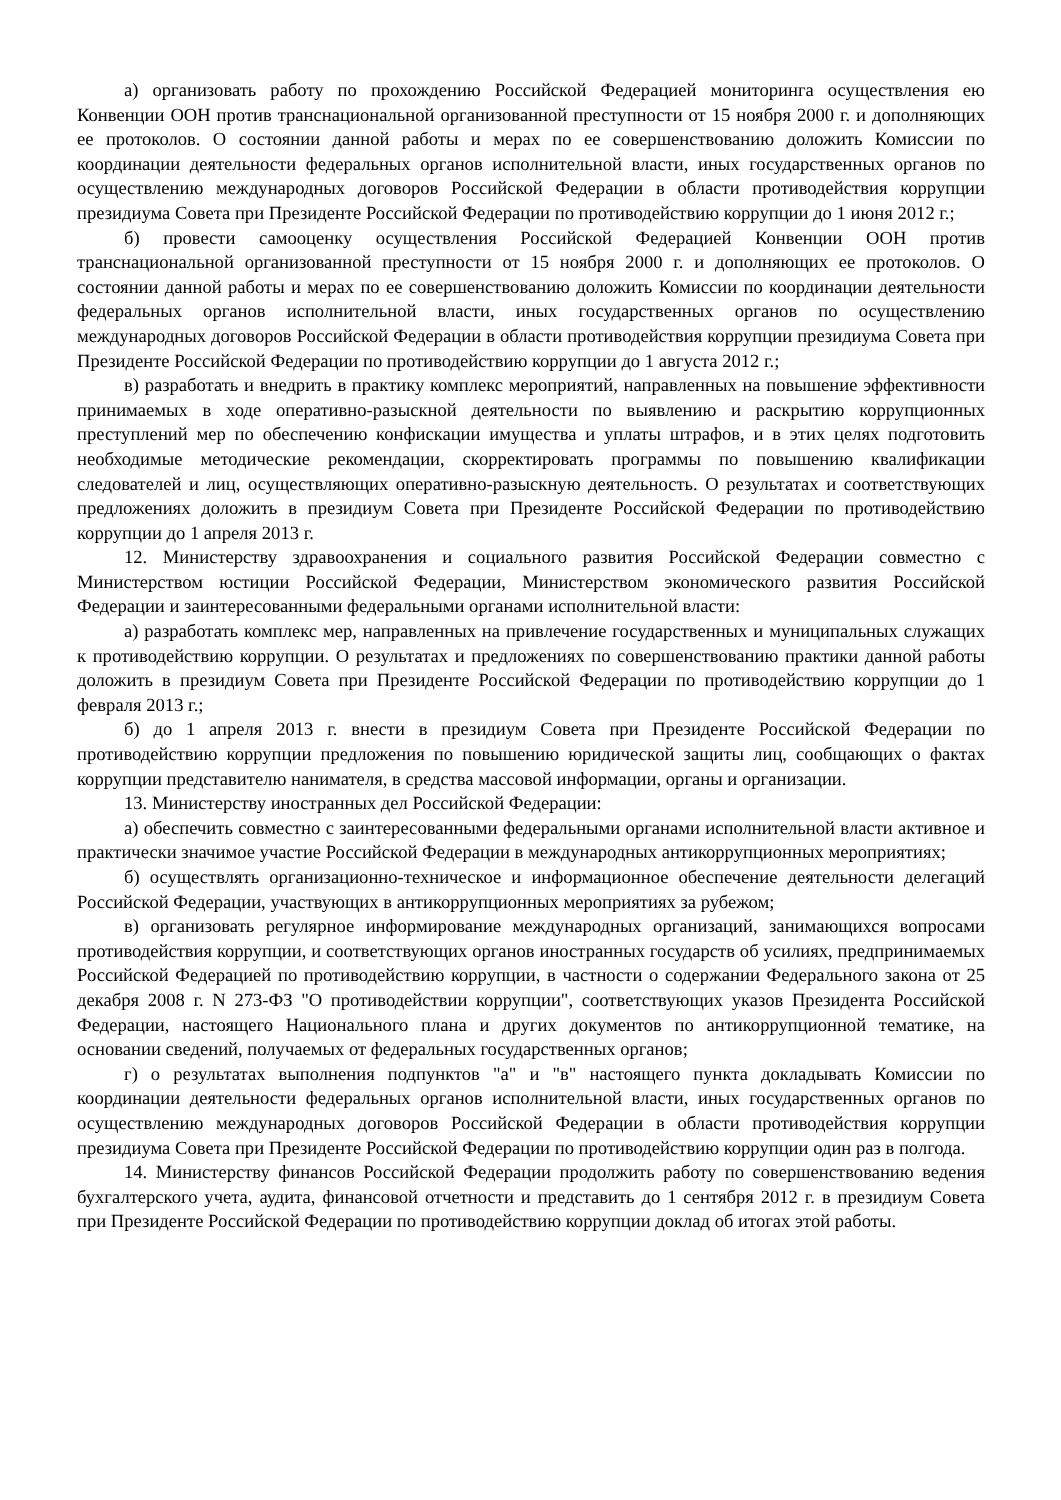а) организовать работу по прохождению Российской Федерацией мониторинга осуществления ею Конвенции ООН против транснациональной организованной преступности от 15 ноября 2000 г. и дополняющих ее протоколов. О состоянии данной работы и мерах по ее совершенствованию доложить Комиссии по координации деятельности федеральных органов исполнительной власти, иных государственных органов по осуществлению международных договоров Российской Федерации в области противодействия коррупции президиума Совета при Президенте Российской Федерации по противодействию коррупции до 1 июня 2012 г.;
б) провести самооценку осуществления Российской Федерацией Конвенции ООН против транснациональной организованной преступности от 15 ноября 2000 г. и дополняющих ее протоколов. О состоянии данной работы и мерах по ее совершенствованию доложить Комиссии по координации деятельности федеральных органов исполнительной власти, иных государственных органов по осуществлению международных договоров Российской Федерации в области противодействия коррупции президиума Совета при Президенте Российской Федерации по противодействию коррупции до 1 августа 2012 г.;
в) разработать и внедрить в практику комплекс мероприятий, направленных на повышение эффективности принимаемых в ходе оперативно-разыскной деятельности по выявлению и раскрытию коррупционных преступлений мер по обеспечению конфискации имущества и уплаты штрафов, и в этих целях подготовить необходимые методические рекомендации, скорректировать программы по повышению квалификации следователей и лиц, осуществляющих оперативно-разыскную деятельность. О результатах и соответствующих предложениях доложить в президиум Совета при Президенте Российской Федерации по противодействию коррупции до 1 апреля 2013 г.
12. Министерству здравоохранения и социального развития Российской Федерации совместно с Министерством юстиции Российской Федерации, Министерством экономического развития Российской Федерации и заинтересованными федеральными органами исполнительной власти:
а) разработать комплекс мер, направленных на привлечение государственных и муниципальных служащих к противодействию коррупции. О результатах и предложениях по совершенствованию практики данной работы доложить в президиум Совета при Президенте Российской Федерации по противодействию коррупции до 1 февраля 2013 г.;
б) до 1 апреля 2013 г. внести в президиум Совета при Президенте Российской Федерации по противодействию коррупции предложения по повышению юридической защиты лиц, сообщающих о фактах коррупции представителю нанимателя, в средства массовой информации, органы и организации.
13. Министерству иностранных дел Российской Федерации:
а) обеспечить совместно с заинтересованными федеральными органами исполнительной власти активное и практически значимое участие Российской Федерации в международных антикоррупционных мероприятиях;
б) осуществлять организационно-техническое и информационное обеспечение деятельности делегаций Российской Федерации, участвующих в антикоррупционных мероприятиях за рубежом;
в) организовать регулярное информирование международных организаций, занимающихся вопросами противодействия коррупции, и соответствующих органов иностранных государств об усилиях, предпринимаемых Российской Федерацией по противодействию коррупции, в частности о содержании Федерального закона от 25 декабря 2008 г. N 273-ФЗ "О противодействии коррупции", соответствующих указов Президента Российской Федерации, настоящего Национального плана и других документов по антикоррупционной тематике, на основании сведений, получаемых от федеральных государственных органов;
г) о результатах выполнения подпунктов "а" и "в" настоящего пункта докладывать Комиссии по координации деятельности федеральных органов исполнительной власти, иных государственных органов по осуществлению международных договоров Российской Федерации в области противодействия коррупции президиума Совета при Президенте Российской Федерации по противодействию коррупции один раз в полгода.
14. Министерству финансов Российской Федерации продолжить работу по совершенствованию ведения бухгалтерского учета, аудита, финансовой отчетности и представить до 1 сентября 2012 г. в президиум Совета при Президенте Российской Федерации по противодействию коррупции доклад об итогах этой работы.